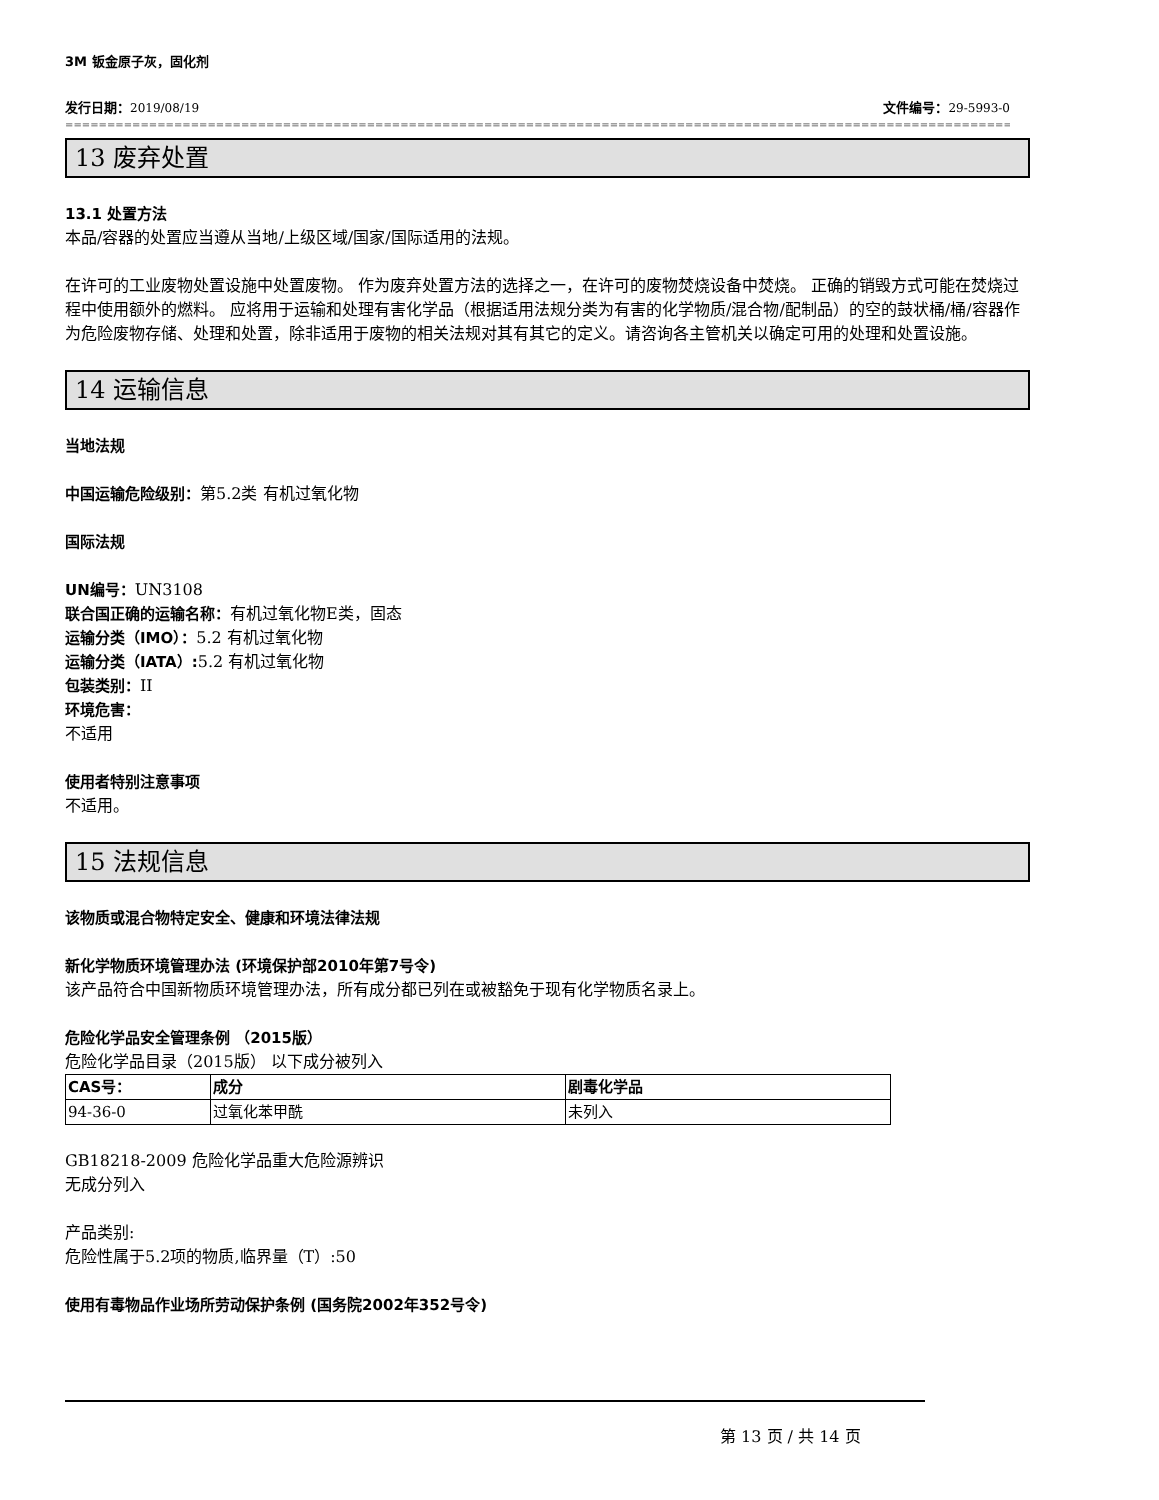3M 钣金原子灰，固化剂
发行日期：2019/08/19 文件编号：29-5993-0
==============================================================================================================================================================
13 废弃处置
13.1 处置方法
本品/容器的处置应当遵从当地/上级区域/国家/国际适用的法规。
在许可的工业废物处置设施中处置废物。 作为废弃处置方法的选择之一，在许可的废物焚烧设备中焚烧。 正确的销毁方式可能在焚烧过程中使用额外的燃料。 应将用于运输和处理有害化学品（根据适用法规分类为有害的化学物质/混合物/配制品）的空的鼓状桶/桶/容器作为危险废物存储、处理和处置，除非适用于废物的相关法规对其有其它的定义。请咨询各主管机关以确定可用的处理和处置设施。
14 运输信息
当地法规
中国运输危险级别：第5.2类 有机过氧化物
国际法规
UN编号：UN3108
联合国正确的运输名称：有机过氧化物E类，固态
运输分类（IMO）：5.2 有机过氧化物
运输分类（IATA）: 5.2 有机过氧化物
包装类别：II
环境危害：
不适用
使用者特别注意事项
不适用。
15 法规信息
该物质或混合物特定安全、健康和环境法律法规
新化学物质环境管理办法 (环境保护部2010年第7号令)
该产品符合中国新物质环境管理办法，所有成分都已列在或被豁免于现有化学物质名录上。
危险化学品安全管理条例 （2015版）
危险化学品目录（2015版） 以下成分被列入
| CAS号： | 成分 | 剧毒化学品 |
| --- | --- | --- |
| 94-36-0 | 过氧化苯甲酰 | 未列入 |
GB18218-2009 危险化学品重大危险源辨识
无成分列入
产品类别:
危险性属于5.2项的物质,临界量（T）:50
使用有毒物品作业场所劳动保护条例 (国务院2002年352号令)
第 13 页 / 共 14 页